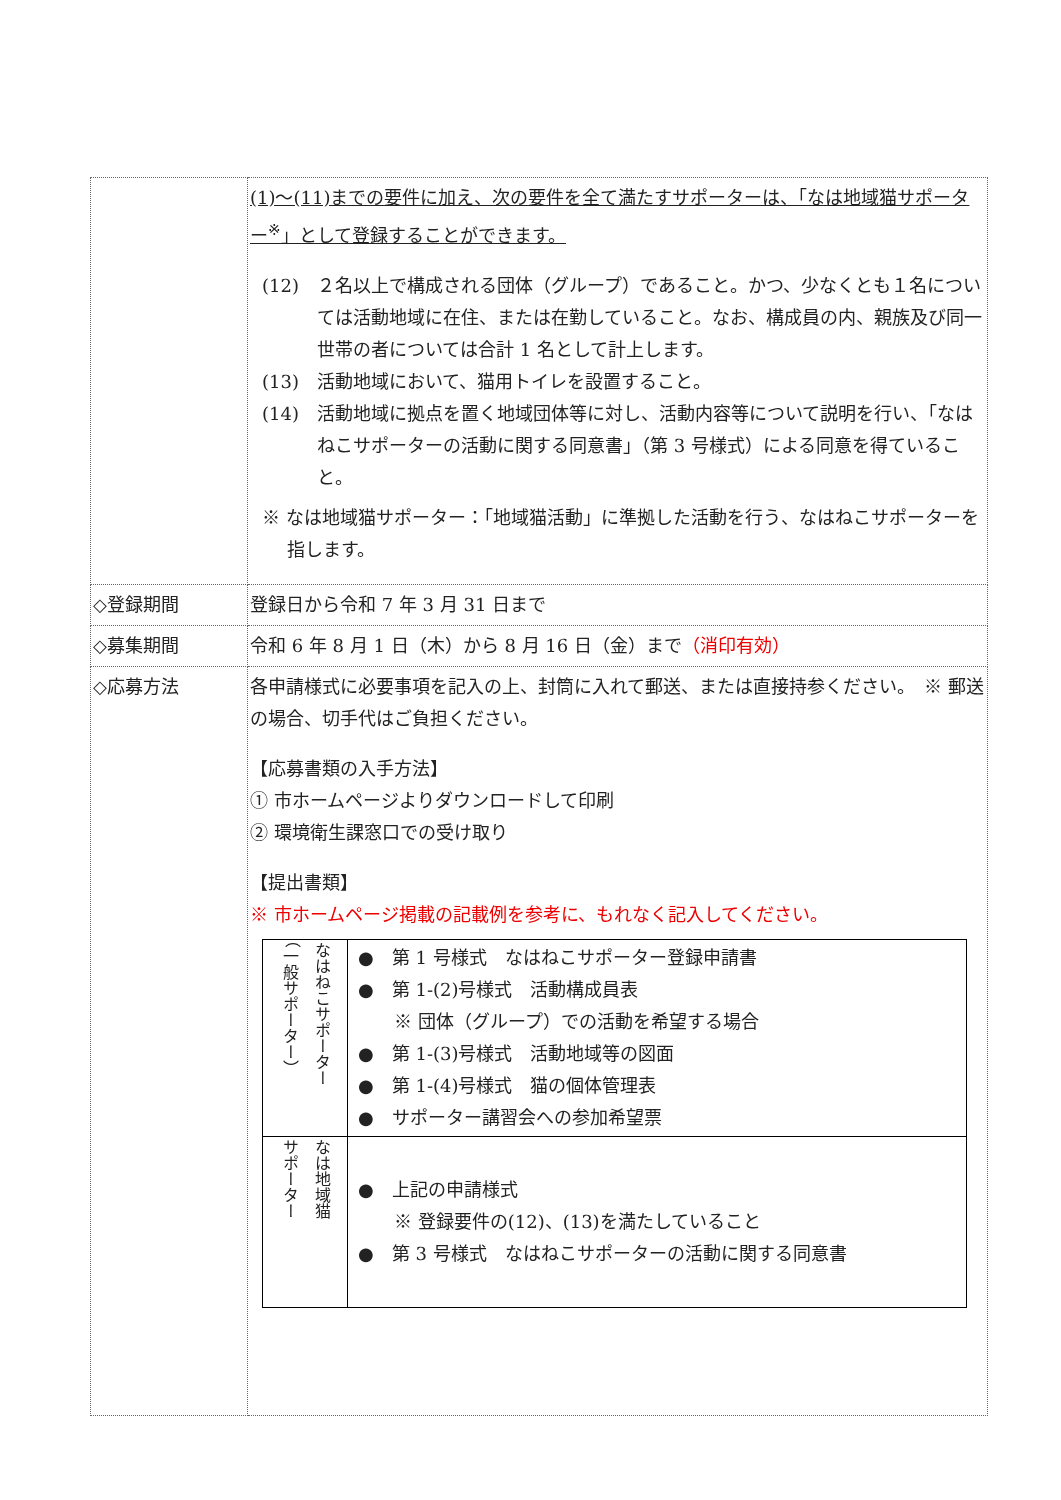| | (1)～(11)までの要件に加え、次の要件を全て満たすサポーターは、「なは地域猫サポーター<sup>※</sup>」として登録することができます。 (12) ２名以上で構成される団体（グループ）であること。かつ、少なくとも１名については活動地域に在住、または在勤していること。なお、構成員の内、親族及び同一世帯の者については合計 1 名として計上します。 (13) 活動地域において、猫用トイレを設置すること。 (14) 活動地域に拠点を置く地域団体等に対し、活動内容等について説明を行い、「なはねこサポーターの活動に関する同意書」（第 3 号様式）による同意を得ていること。 ※ なは地域猫サポーター：「地域猫活動」に準拠した活動を行う、なはねこサポーターを指します。 |
| ◇登録期間 | 登録日から令和 7 年 3 月 31 日まで |
| ◇募集期間 | 令和 6 年 8 月 1 日（木）から 8 月 16 日（金）まで （消印有効） |
| ◇応募方法 | 各申請様式に必要事項を記入の上、封筒に入れて郵送、または直接持参ください。 ※ 郵送の場合、切手代はご負担ください。 【応募書類の入手方法】 ① 市ホームページよりダウンロードして印刷 ② 環境衛生課窓口での受け取り 【提出書類】 ※ 市ホームページ掲載の記載例を参考に、もれなく記入してください。 / なはねこサポーター （一般サポーター） / ● 第 1 号様式 なはねこサポーター登録申請書 ● 第 1-(2)号様式 活動構成員表 ※ 団体（グループ）での活動を希望する場合 ● 第 1-(3)号様式 活動地域等の図面 ● 第 1-(4)号様式 猫の個体管理表 ● サポーター講習会への参加希望票 / / なは地域猫 サポーター / ● 上記の申請様式 ※ 登録要件の(12)、(13)を満たしていること ● 第 3 号様式 なはねこサポーターの活動に関する同意書 / |